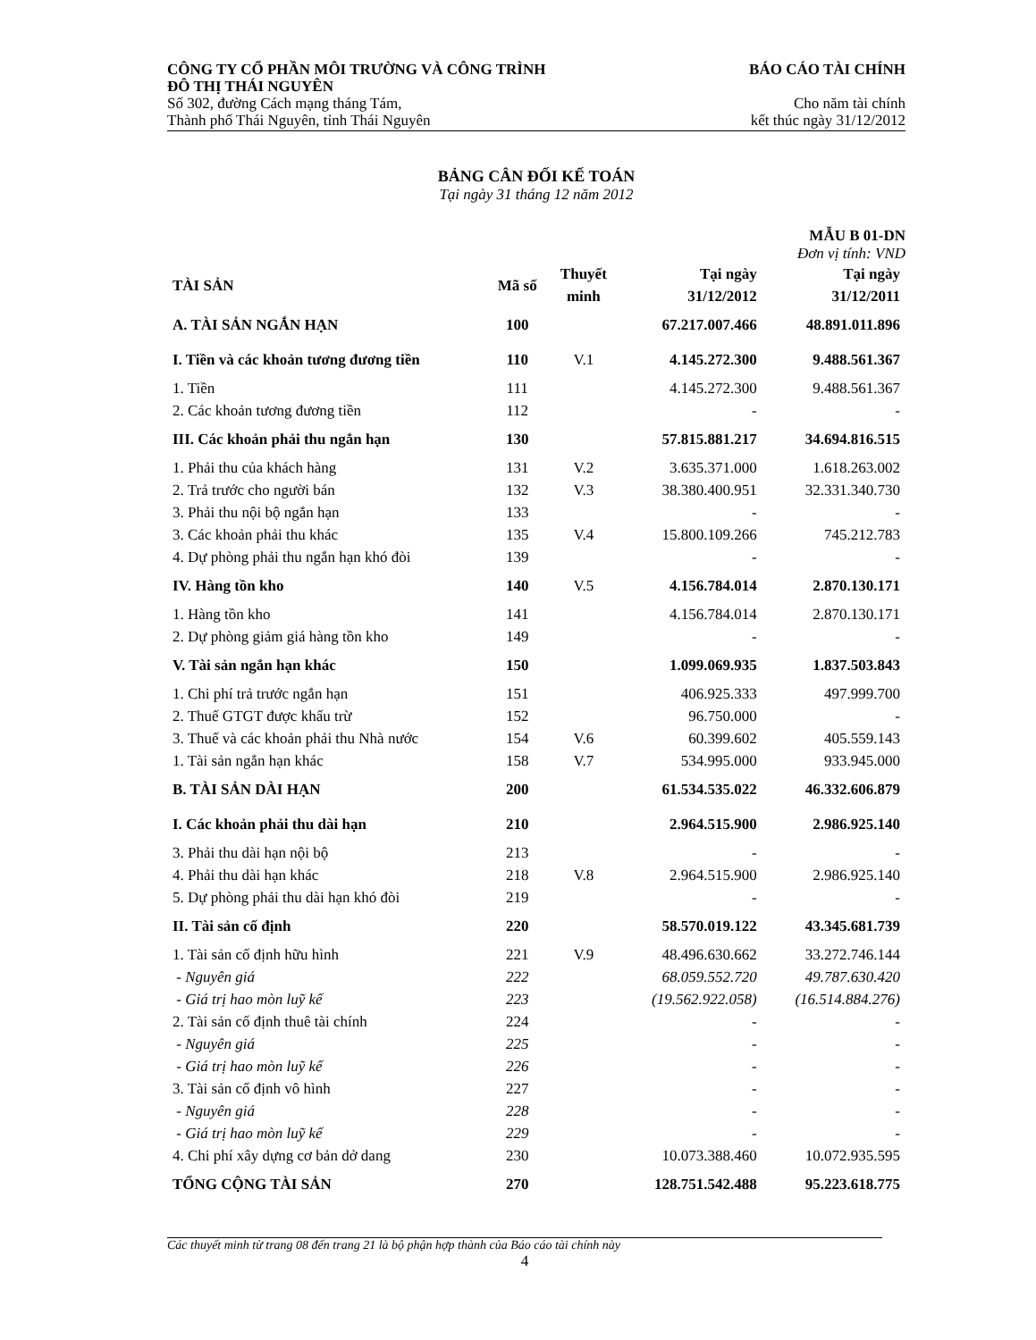CÔNG TY CỔ PHẦN MÔI TRƯỜNG VÀ CÔNG TRÌNH
ĐÔ THỊ THÁI NGUYÊN
Số 302, đường Cách mạng tháng Tám,
Thành phố Thái Nguyên, tỉnh Thái Nguyên
BÁO CÁO TÀI CHÍNH
Cho năm tài chính
kết thúc ngày 31/12/2012
BẢNG CÂN ĐỐI KẾ TOÁN
Tại ngày 31 tháng 12 năm 2012
MẪU B 01-DN
Đơn vị tính: VND
| TÀI SẢN | Mã số | Thuyết minh | Tại ngày 31/12/2012 | Tại ngày 31/12/2011 |
| --- | --- | --- | --- | --- |
| A. TÀI SẢN NGẮN HẠN | 100 | | 67.217.007.466 | 48.891.011.896 |
| I. Tiền và các khoản tương đương tiền | 110 | V.1 | 4.145.272.300 | 9.488.561.367 |
| 1. Tiền | 111 | | 4.145.272.300 | 9.488.561.367 |
| 2. Các khoản tương đương tiền | 112 | | - | - |
| III. Các khoản phải thu ngắn hạn | 130 | | 57.815.881.217 | 34.694.816.515 |
| 1. Phải thu của khách hàng | 131 | V.2 | 3.635.371.000 | 1.618.263.002 |
| 2. Trả trước cho người bán | 132 | V.3 | 38.380.400.951 | 32.331.340.730 |
| 3. Phải thu nội bộ ngắn hạn | 133 | | - | - |
| 3. Các khoản phải thu khác | 135 | V.4 | 15.800.109.266 | 745.212.783 |
| 4. Dự phòng phải thu ngắn hạn khó đòi | 139 | | - | - |
| IV. Hàng tồn kho | 140 | V.5 | 4.156.784.014 | 2.870.130.171 |
| 1. Hàng tồn kho | 141 | | 4.156.784.014 | 2.870.130.171 |
| 2. Dự phòng giảm giá hàng tồn kho | 149 | | - | - |
| V. Tài sản ngắn hạn khác | 150 | | 1.099.069.935 | 1.837.503.843 |
| 1. Chi phí trả trước ngắn hạn | 151 | | 406.925.333 | 497.999.700 |
| 2. Thuế GTGT được khấu trừ | 152 | | 96.750.000 | - |
| 3. Thuế và các khoản phải thu Nhà nước | 154 | V.6 | 60.399.602 | 405.559.143 |
| 1. Tài sản ngắn hạn khác | 158 | V.7 | 534.995.000 | 933.945.000 |
| B. TÀI SẢN DÀI HẠN | 200 | | 61.534.535.022 | 46.332.606.879 |
| I. Các khoản phải thu dài hạn | 210 | | 2.964.515.900 | 2.986.925.140 |
| 3. Phải thu dài hạn nội bộ | 213 | | - | - |
| 4. Phải thu dài hạn khác | 218 | V.8 | 2.964.515.900 | 2.986.925.140 |
| 5. Dự phòng phải thu dài hạn khó đòi | 219 | | - | - |
| II. Tài sản cố định | 220 | | 58.570.019.122 | 43.345.681.739 |
| 1. Tài sản cố định hữu hình | 221 | V.9 | 48.496.630.662 | 33.272.746.144 |
| - Nguyên giá | 222 | | 68.059.552.720 | 49.787.630.420 |
| - Giá trị hao mòn luỹ kế | 223 | | (19.562.922.058) | (16.514.884.276) |
| 2. Tài sản cố định thuê tài chính | 224 | | - | - |
| - Nguyên giá | 225 | | - | - |
| - Giá trị hao mòn luỹ kế | 226 | | - | - |
| 3. Tài sản cố định vô hình | 227 | | - | - |
| - Nguyên giá | 228 | | - | - |
| - Giá trị hao mòn luỹ kế | 229 | | - | - |
| 4. Chi phí xây dựng cơ bản dở dang | 230 | | 10.073.388.460 | 10.072.935.595 |
| TỔNG CỘNG TÀI SẢN | 270 | | 128.751.542.488 | 95.223.618.775 |
Các thuyết minh từ trang 08 đến trang 21 là bộ phận hợp thành của Báo cáo tài chính này
4